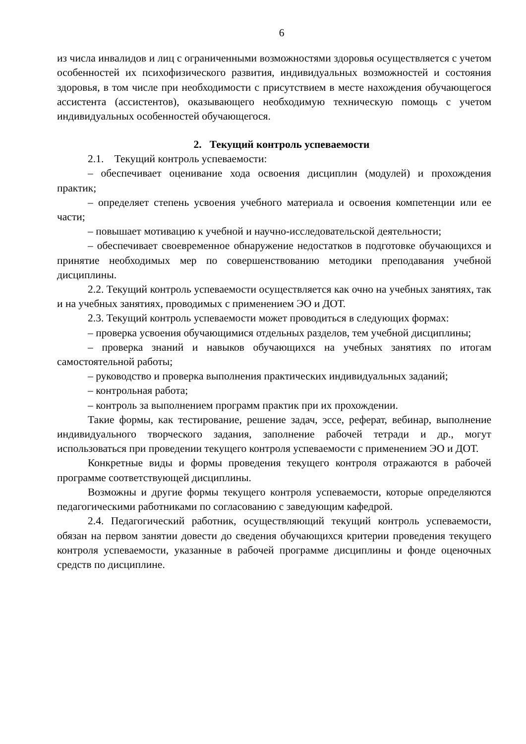6
из числа инвалидов и лиц с ограниченными возможностями здоровья осуществляется с учетом особенностей их психофизического развития, индивидуальных возможностей и состояния здоровья, в том числе при необходимости с присутствием в месте нахождения обучающегося ассистента (ассистентов), оказывающего необходимую техническую помощь с учетом индивидуальных особенностей обучающегося.
2. Текущий контроль успеваемости
2.1. Текущий контроль успеваемости:
– обеспечивает оценивание хода освоения дисциплин (модулей) и прохождения практик;
– определяет степень усвоения учебного материала и освоения компетенции или ее части;
– повышает мотивацию к учебной и научно-исследовательской деятельности;
– обеспечивает своевременное обнаружение недостатков в подготовке обучающихся и принятие необходимых мер по совершенствованию методики преподавания учебной дисциплины.
2.2. Текущий контроль успеваемости осуществляется как очно на учебных занятиях, так и на учебных занятиях, проводимых с применением ЭО и ДОТ.
2.3. Текущий контроль успеваемости может проводиться в следующих формах:
– проверка усвоения обучающимися отдельных разделов, тем учебной дисциплины;
– проверка знаний и навыков обучающихся на учебных занятиях по итогам самостоятельной работы;
– руководство и проверка выполнения практических индивидуальных заданий;
– контрольная работа;
– контроль за выполнением программ практик при их прохождении.
Такие формы, как тестирование, решение задач, эссе, реферат, вебинар, выполнение индивидуального творческого задания, заполнение рабочей тетради и др., могут использоваться при проведении текущего контроля успеваемости с применением ЭО и ДОТ.
Конкретные виды и формы проведения текущего контроля отражаются в рабочей программе соответствующей дисциплины.
Возможны и другие формы текущего контроля успеваемости, которые определяются педагогическими работниками по согласованию с заведующим кафедрой.
2.4. Педагогический работник, осуществляющий текущий контроль успеваемости, обязан на первом занятии довести до сведения обучающихся критерии проведения текущего контроля успеваемости, указанные в рабочей программе дисциплины и фонде оценочных средств по дисциплине.